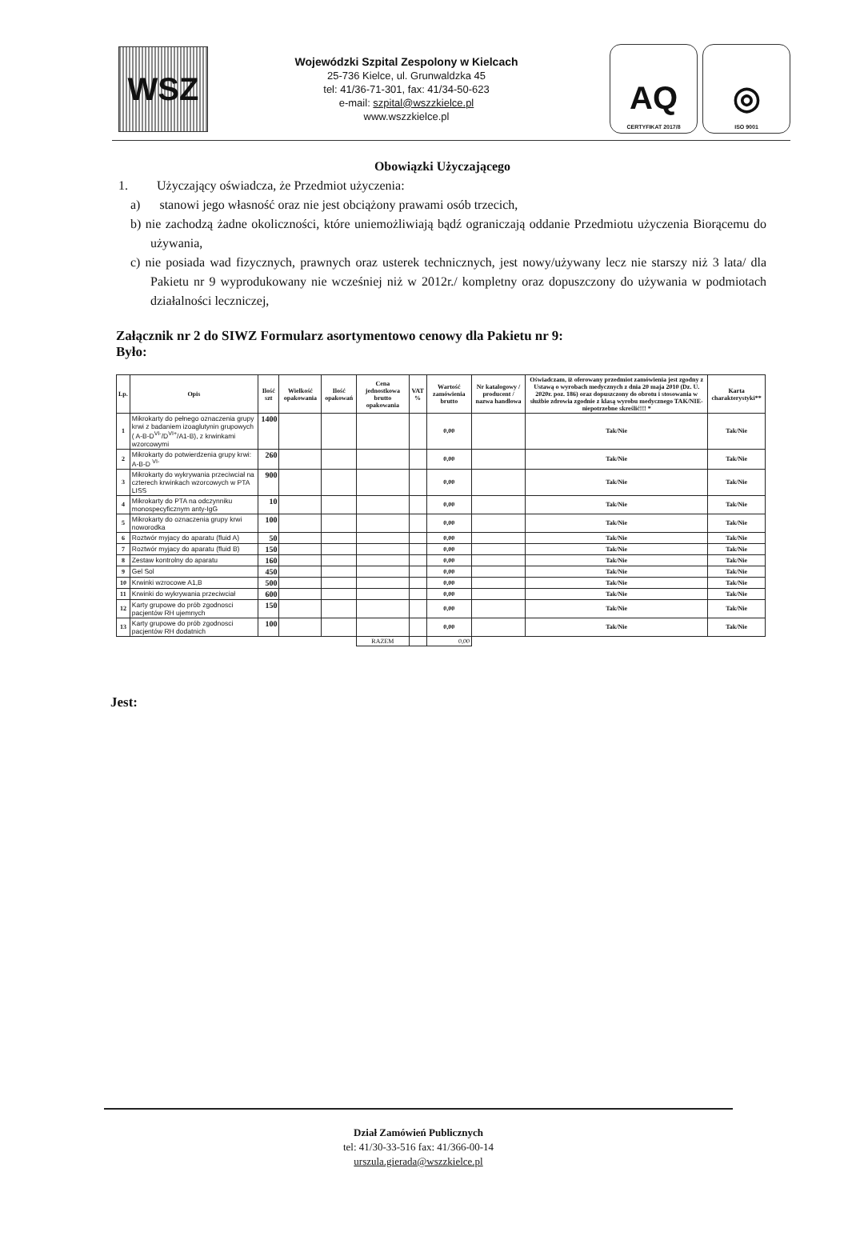WSZ
Wojewódzki Szpital Zespolony w Kielcach
25-736 Kielce, ul. Grunwaldzka 45
tel: 41/36-71-301, fax: 41/34-50-623
e-mail: szpital@wszzkielce.pl
www.wszzkielce.pl
AQ
CERTYFIKAT 2017/8
◎
ISO 9001
Obowiązki Użyczającego
1. Użyczający oświadcza, że Przedmiot użyczenia:
a) stanowi jego własność oraz nie jest obciążony prawami osób trzecich,
b) nie zachodzą żadne okoliczności, które uniemożliwiają bądź ograniczają oddanie Przedmiotu użyczenia Biorącemu do używania,
c) nie posiada wad fizycznych, prawnych oraz usterek technicznych, jest nowy/używany lecz nie starszy niż 3 lata/ dla Pakietu nr 9 wyprodukowany nie wcześniej niż w 2012r./ kompletny oraz dopuszczony do używania w podmiotach działalności leczniczej,
Załącznik nr 2 do SIWZ Formularz asortymentowo cenowy dla Pakietu nr 9:
Było:
| Lp. | Opis | Ilość szt | Wielkość opakowania | Ilość opakowań | Cena jednostkowa brutto opakowania | VAT % | Wartość zamówienia brutto | Nr katalogowy / producent / nazwa handlowa | Oświadczam, iż oferowany przedmiot zamówienia jest zgodny z Ustawą o wyrobach medycznych z dnia 20 maja 2010 (Dz. U. 2020r. poz. 186) oraz dopuszczony do obrotu i stosowania w służbie zdrowia zgodnie z klasą wyrobu medycznego TAK/NIE-niepotrzebne skreślić!!! * | Karta charakterystyki** |
| --- | --- | --- | --- | --- | --- | --- | --- | --- | --- | --- |
| 1 | Mikrokarty do pełnego oznaczenia grupy krwi z badaniem izoaglutynin grupowych ( A-B-D<sup>VI-</sup>/D<sup>VI+</sup>/A1-B), z krwinkami wzorcowymi | 1400 | | | | | 0,00 | | Tak/Nie | Tak/Nie |
| 2 | Mikrokarty do potwierdzenia grupy krwi: A-B-D <sup>VI-</sup> | 260 | | | | | 0,00 | | Tak/Nie | Tak/Nie |
| 3 | Mikrokarty do wykrywania przeciwciał na czterech krwinkach wzorcowych w PTA LISS | 900 | | | | | 0,00 | | Tak/Nie | Tak/Nie |
| 4 | Mikrokarty do PTA na odczynniku monospecyficznym anty-IgG | 10 | | | | | 0,00 | | Tak/Nie | Tak/Nie |
| 5 | Mikrokarty do oznaczenia grupy krwi noworodka | 100 | | | | | 0,00 | | Tak/Nie | Tak/Nie |
| 6 | Roztwór myjacy do aparatu (fluid A) | 50 | | | | | 0,00 | | Tak/Nie | Tak/Nie |
| 7 | Roztwór myjacy do aparatu (fluid B) | 150 | | | | | 0,00 | | Tak/Nie | Tak/Nie |
| 8 | Zestaw kontrolny do aparatu | 160 | | | | | 0,00 | | Tak/Nie | Tak/Nie |
| 9 | Gel Sol | 450 | | | | | 0,00 | | Tak/Nie | Tak/Nie |
| 10 | Krwinki wzrocowe A1,B | 500 | | | | | 0,00 | | Tak/Nie | Tak/Nie |
| 11 | Krwinki do wykrywania przeciwciał | 600 | | | | | 0,00 | | Tak/Nie | Tak/Nie |
| 12 | Karty grupowe do prób zgodnosci pacjentów RH ujemnych | 150 | | | | | 0,00 | | Tak/Nie | Tak/Nie |
| 13 | Karty grupowe do prób zgodnosci pacjentów RH dodatnich | 100 | | | | | 0,00 | | Tak/Nie | Tak/Nie |
| | | | | | RAZEM | | 0,00 | | | |
Jest:
Dział Zamówień Publicznych
tel: 41/30-33-516 fax: 41/366-00-14
urszula.gierada@wszzkielce.pl